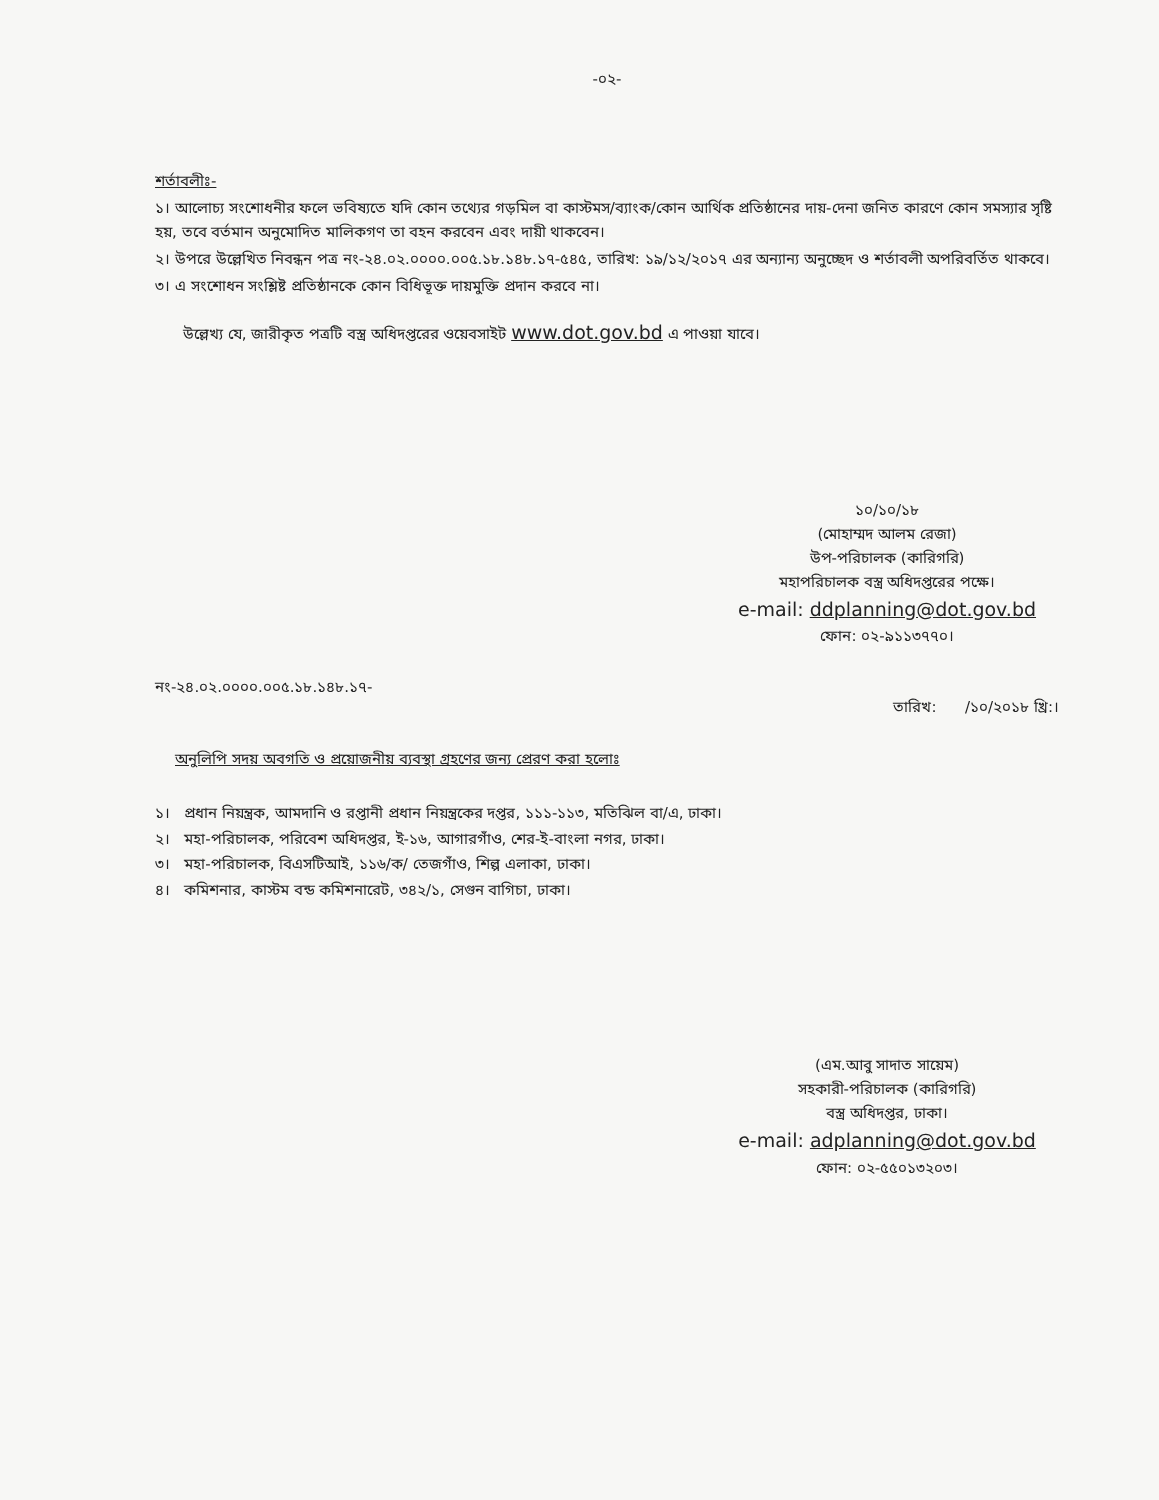-০২-
শর্তাবলীঃ-
১। আলোচ্য সংশোধনীর ফলে ভবিষ্যতে যদি কোন তথ্যের গড়মিল বা কাস্টমস/ব্যাংক/কোন আর্থিক প্রতিষ্ঠানের দায়-দেনা জনিত কারণে কোন সমস্যার সৃষ্টি হয়, তবে বর্তমান অনুমোদিত মালিকগণ তা বহন করবেন এবং দায়ী থাকবেন।
২। উপরে উল্লেখিত নিবন্ধন পত্র নং-২৪.০২.০০০০.০০৫.১৮.১৪৮.১৭-৫৪৫, তারিখ: ১৯/১২/২০১৭ এর অন্যান্য অনুচ্ছেদ ও শর্তাবলী অপরিবর্তিত থাকবে।
৩। এ সংশোধন সংশ্লিষ্ট প্রতিষ্ঠানকে কোন বিধিভূক্ত দায়মুক্তি প্রদান করবে না।
উল্লেখ্য যে, জারীকৃত পত্রটি বস্ত্র অধিদপ্তরের ওয়েবসাইট www.dot.gov.bd এ পাওয়া যাবে।
১০/১০/১৮
(মোহাম্মদ আলম রেজা)
উপ-পরিচালক (কারিগরি)
মহাপরিচালক বস্ত্র অধিদপ্তরের পক্ষে।
e-mail: ddplanning@dot.gov.bd
ফোন: ০২-৯১১৩৭৭০।
নং-২৪.০২.০০০০.০০৫.১৮.১৪৮.১৭- তারিখ: /১০/২০১৮ খ্রি:।
অনুলিপি সদয় অবগতি ও প্রয়োজনীয় ব্যবস্থা গ্রহণের জন্য প্রেরণ করা হলোঃ
১। প্রধান নিয়ন্ত্রক, আমদানি ও রপ্তানী প্রধান নিয়ন্ত্রকের দপ্তর, ১১১-১১৩, মতিঝিল বা/এ, ঢাকা।
২। মহা-পরিচালক, পরিবেশ অধিদপ্তর, ই-১৬, আগারগাঁও, শের-ই-বাংলা নগর, ঢাকা।
৩। মহা-পরিচালক, বিএসটিআই, ১১৬/ক/ তেজগাঁও, শিল্প এলাকা, ঢাকা।
৪। কমিশনার, কাস্টম বন্ড কমিশনারেট, ৩৪২/১, সেগুন বাগিচা, ঢাকা।
(এম.আবু সাদাত সায়েম)
সহকারী-পরিচালক (কারিগরি)
বস্ত্র অধিদপ্তর, ঢাকা।
e-mail: adplanning@dot.gov.bd
ফোন: ০২-৫৫০১৩২০৩।